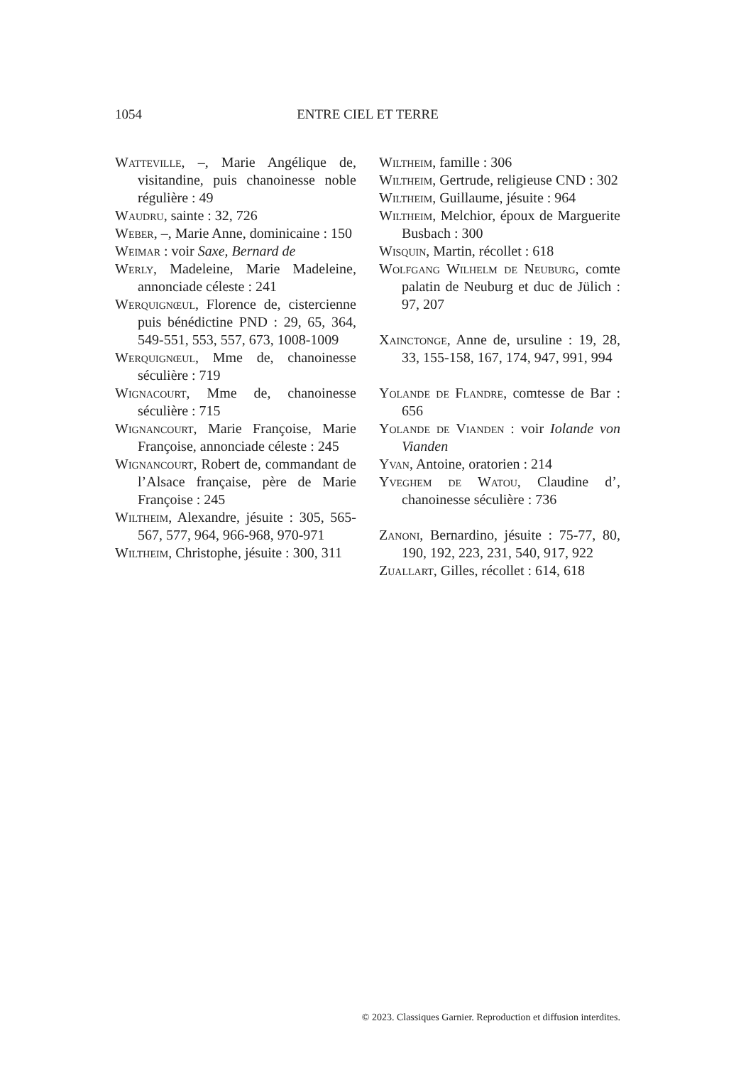1054 ENTRE CIEL ET TERRE
Watteville, –, Marie Angélique de, visitandine, puis chanoinesse noble régulière : 49
Waudru, sainte : 32, 726
Weber, –, Marie Anne, dominicaine : 150
Weimar : voir Saxe, Bernard de
Werly, Madeleine, Marie Madeleine, annonciade céleste : 241
Werquignœul, Florence de, cistercienne puis bénédictine PND : 29, 65, 364, 549-551, 553, 557, 673, 1008-1009
Werquignœul, Mme de, chanoinesse séculière : 719
Wignacourt, Mme de, chanoinesse séculière : 715
Wignancourt, Marie Françoise, Marie Françoise, annonciade céleste : 245
Wignancourt, Robert de, commandant de l’Alsace française, père de Marie Françoise : 245
Wiltheim, Alexandre, jésuite : 305, 565-567, 577, 964, 966-968, 970-971
Wiltheim, Christophe, jésuite : 300, 311
Wiltheim, famille : 306
Wiltheim, Gertrude, religieuse CND : 302
Wiltheim, Guillaume, jésuite : 964
Wiltheim, Melchior, époux de Marguerite Busbach : 300
Wisquin, Martin, récollet : 618
Wolfgang Wilhelm de Neuburg, comte palatin de Neuburg et duc de Jülich : 97, 207
Xainctonge, Anne de, ursuline : 19, 28, 33, 155-158, 167, 174, 947, 991, 994
Yolande de Flandre, comtesse de Bar : 656
Yolande de Vianden : voir Iolande von Vianden
Yvan, Antoine, oratorien : 214
Yveghem de Watou, Claudine d’, chanoinesse séculière : 736
Zanoni, Bernardino, jésuite : 75-77, 80, 190, 192, 223, 231, 540, 917, 922
Zuallart, Gilles, récollet : 614, 618
© 2023. Classiques Garnier. Reproduction et diffusion interdites.